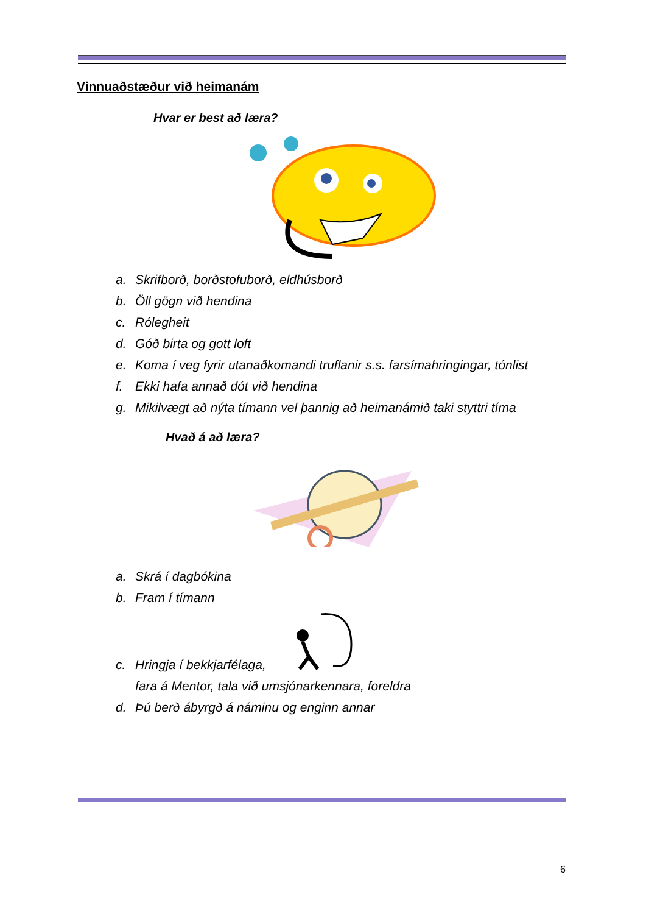Vinnuaðstæður við heimanám
Hvar er best að læra?
a. Skrifborð, borðstofuborð, eldhúsborð
b. Öll gögn við hendina
c. Rólegheit
d. Góð birta og gott loft
e. Koma í veg fyrir utanaðkomandi truflanir s.s. farsímahringingar, tónlist
f. Ekki hafa annað dót við hendina
g. Mikilvægt að nýta tímann vel þannig að heimanámið taki styttri tíma
Hvað á að læra?
a. Skrá í dagbókina
b. Fram í tímann
c. Hringja í bekkjarfélaga,
fara á Mentor, tala við umsjónarkennara, foreldra
d. Þú berð ábyrgð á náminu og enginn annar
6